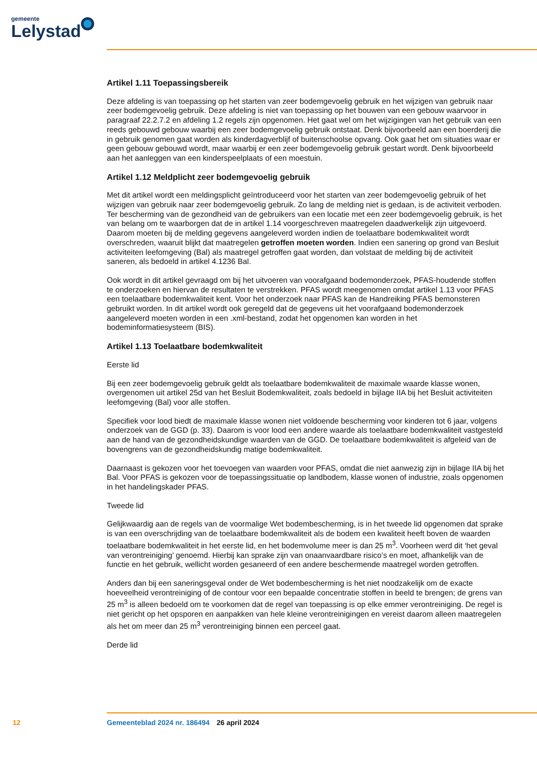gemeente
Lelystad
Artikel 1.11 Toepassingsbereik
Deze afdeling is van toepassing op het starten van zeer bodemgevoelig gebruik en het wijzigen van gebruik naar zeer bodemgevoelig gebruik. Deze afdeling is niet van toepassing op het bouwen van een gebouw waarvoor in paragraaf 22.2.7.2 en afdeling 1.2 regels zijn opgenomen. Het gaat wel om het wijzigingen van het gebruik van een reeds gebouwd gebouw waarbij een zeer bodemgevoelig gebruik ontstaat. Denk bijvoorbeeld aan een boerderij die in gebruik genomen gaat worden als kinderdagverblijf of buitenschoolse opvang. Ook gaat het om situaties waar er geen gebouw gebouwd wordt, maar waarbij er een zeer bodemgevoelig gebruik gestart wordt. Denk bijvoorbeeld aan het aanleggen van een kinderspeelplaats of een moestuin.
Artikel 1.12 Meldplicht zeer bodemgevoelig gebruik
Met dit artikel wordt een meldingsplicht geïntroduceerd voor het starten van zeer bodemgevoelig gebruik of het wijzigen van gebruik naar zeer bodemgevoelig gebruik. Zo lang de melding niet is gedaan, is de activiteit verboden. Ter bescherming van de gezondheid van de gebruikers van een locatie met een zeer bodemgevoelig gebruik, is het van belang om te waarborgen dat de in artikel 1.14 voorgeschreven maatregelen daadwerkelijk zijn uitgevoerd. Daarom moeten bij de melding gegevens aangeleverd worden indien de toelaatbare bodemkwaliteit wordt overschreden, waaruit blijkt dat maatregelen getroffen moeten worden. Indien een sanering op grond van Besluit activiteiten leefomgeving (Bal) als maatregel getroffen gaat worden, dan volstaat de melding bij de activiteit saneren, als bedoeld in artikel 4.1236 Bal.
Ook wordt in dit artikel gevraagd om bij het uitvoeren van voorafgaand bodemonderzoek, PFAS-houdende stoffen te onderzoeken en hiervan de resultaten te verstrekken. PFAS wordt meegenomen omdat artikel 1.13 voor PFAS een toelaatbare bodemkwaliteit kent. Voor het onderzoek naar PFAS kan de Handreiking PFAS bemonsteren gebruikt worden. In dit artikel wordt ook geregeld dat de gegevens uit het voorafgaand bodemonderzoek aangeleverd moeten worden in een .xml-bestand, zodat het opgenomen kan worden in het bodeminformatiesysteem (BIS).
Artikel 1.13 Toelaatbare bodemkwaliteit
Eerste lid
Bij een zeer bodemgevoelig gebruik geldt als toelaatbare bodemkwaliteit de maximale waarde klasse wonen, overgenomen uit artikel 25d van het Besluit Bodemkwaliteit, zoals bedoeld in bijlage IIA bij het Besluit activiteiten leefomgeving (Bal) voor alle stoffen.
Specifiek voor lood biedt de maximale klasse wonen niet voldoende bescherming voor kinderen tot 6 jaar, volgens onderzoek van de GGD (p. 33). Daarom is voor lood een andere waarde als toelaatbare bodemkwaliteit vastgesteld aan de hand van de gezondheidskundige waarden van de GGD. De toelaatbare bodemkwaliteit is afgeleid van de bovengrens van de gezondheidskundig matige bodemkwaliteit.
Daarnaast is gekozen voor het toevoegen van waarden voor PFAS, omdat die niet aanwezig zijn in bijlage IIA bij het Bal. Voor PFAS is gekozen voor de toepassingssituatie op landbodem, klasse wonen of industrie, zoals opgenomen in het handelingskader PFAS.
Tweede lid
Gelijkwaardig aan de regels van de voormalige Wet bodembescherming, is in het tweede lid opgenomen dat sprake is van een overschrijding van de toelaatbare bodemkwaliteit als de bodem een kwaliteit heeft boven de waarden toelaatbare bodemkwaliteit in het eerste lid, en het bodemvolume meer is dan 25 m<sup>3</sup>. Voorheen werd dit ‘het geval van verontreiniging’ genoemd. Hierbij kan sprake zijn van onaanvaardbare risico’s en moet, afhankelijk van de functie en het gebruik, wellicht worden gesaneerd of een andere beschermende maatregel worden getroffen.
Anders dan bij een saneringsgeval onder de Wet bodembescherming is het niet noodzakelijk om de exacte hoeveelheid verontreiniging of de contour voor een bepaalde concentratie stoffen in beeld te brengen; de grens van 25 m<sup>3</sup> is alleen bedoeld om te voorkomen dat de regel van toepassing is op elke emmer verontreiniging. De regel is niet gericht op het opsporen en aanpakken van hele kleine verontreinigingen en vereist daarom alleen maatregelen als het om meer dan 25 m<sup>3</sup> verontreiniging binnen een perceel gaat.
Derde lid
12 Gemeenteblad 2024 nr. 186494 26 april 2024